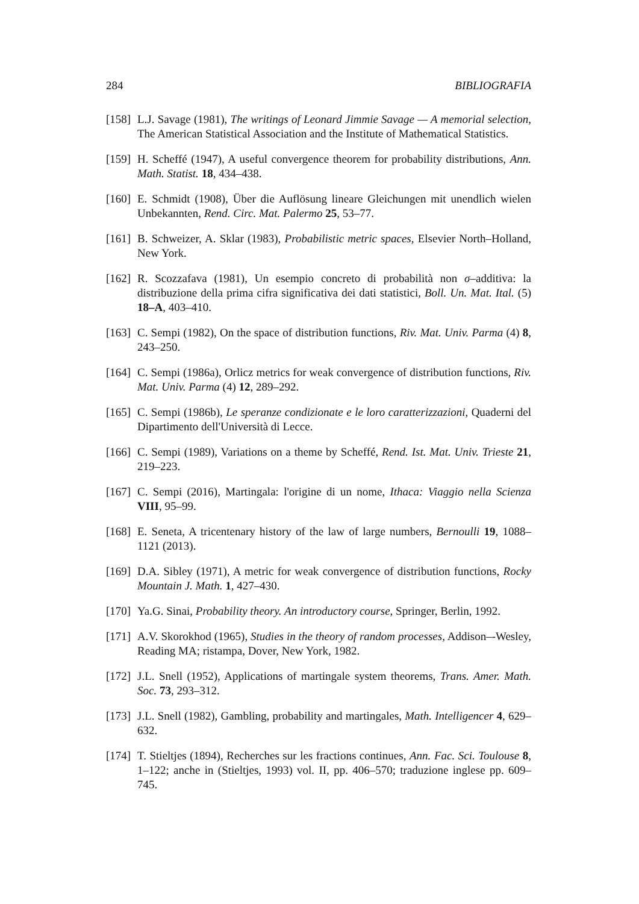284 BIBLIOGRAFIA
[158] L.J. Savage (1981), The writings of Leonard Jimmie Savage — A memorial selection, The American Statistical Association and the Institute of Mathematical Statistics.
[159] H. Scheffé (1947), A useful convergence theorem for probability distributions, Ann. Math. Statist. 18, 434–438.
[160] E. Schmidt (1908), Über die Auflösung lineare Gleichungen mit unendlich wielen Unbekannten, Rend. Circ. Mat. Palermo 25, 53–77.
[161] B. Schweizer, A. Sklar (1983), Probabilistic metric spaces, Elsevier North–Holland, New York.
[162] R. Scozzafava (1981), Un esempio concreto di probabilità non σ–additiva: la distribuzione della prima cifra significativa dei dati statistici, Boll. Un. Mat. Ital. (5) 18–A, 403–410.
[163] C. Sempi (1982), On the space of distribution functions, Riv. Mat. Univ. Parma (4) 8, 243–250.
[164] C. Sempi (1986a), Orlicz metrics for weak convergence of distribution functions, Riv. Mat. Univ. Parma (4) 12, 289–292.
[165] C. Sempi (1986b), Le speranze condizionate e le loro caratterizzazioni, Quaderni del Dipartimento dell'Università di Lecce.
[166] C. Sempi (1989), Variations on a theme by Scheffé, Rend. Ist. Mat. Univ. Trieste 21, 219–223.
[167] C. Sempi (2016), Martingala: l'origine di un nome, Ithaca: Viaggio nella Scienza VIII, 95–99.
[168] E. Seneta, A tricentenary history of the law of large numbers, Bernoulli 19, 1088–1121 (2013).
[169] D.A. Sibley (1971), A metric for weak convergence of distribution functions, Rocky Mountain J. Math. 1, 427–430.
[170] Ya.G. Sinai, Probability theory. An introductory course, Springer, Berlin, 1992.
[171] A.V. Skorokhod (1965), Studies in the theory of random processes, Addison–-Wesley, Reading MA; ristampa, Dover, New York, 1982.
[172] J.L. Snell (1952), Applications of martingale system theorems, Trans. Amer. Math. Soc. 73, 293–312.
[173] J.L. Snell (1982), Gambling, probability and martingales, Math. Intelligencer 4, 629–632.
[174] T. Stieltjes (1894), Recherches sur les fractions continues, Ann. Fac. Sci. Toulouse 8, 1–122; anche in (Stieltjes, 1993) vol. II, pp. 406–570; traduzione inglese pp. 609–745.